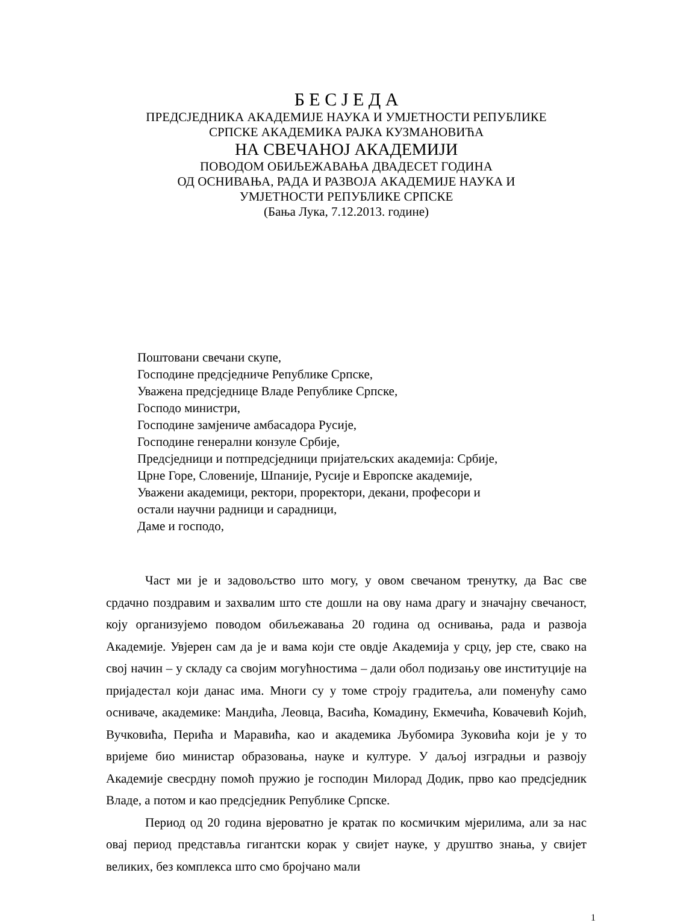Б Е С Ј Е Д А
ПРЕДСЈЕДНИКА АКАДЕМИЈЕ НАУКА И УМЈЕТНОСТИ РЕПУБЛИКЕ
СРПСКЕ АКАДЕМИКА РАЈКА КУЗМАНОВИЋА
НА СВЕЧАНОЈ АКАДЕМИЈИ
ПОВОДОМ ОБИЉЕЖАВАЊА ДВАДЕСЕТ ГОДИНА
ОД ОСНИВАЊА, РАДА И РАЗВОЈА АКАДЕМИЈЕ НАУКА И
УМЈЕТНОСТИ РЕПУБЛИКЕ СРПСКЕ
(Бања Лука, 7.12.2013. године)
Поштовани свечани скупе,
Господине предсједниче Републике Српске,
Уважена предсједнице Владе Републике Српске,
Господо министри,
Господине замјениче амбасадора Русије,
Господине генерални конзуле Србије,
Предсједници и потпредсједници пријатељских академија: Србије,
Црне Горе, Словеније, Шпаније, Русије и Европске академије,
Уважени академици, ректори, проректори, декани, професори и
остали научни радници и сарадници,
Даме и господо,
Част ми је и задовољство што могу, у овом свечаном тренутку, да Вас све срдачно поздравим и захвалим што сте дошли на ову нама драгу и значајну свечаност, коју организујемо поводом обиљежавања 20 година од оснивања, рада и развоја Академије. Увјерен сам да је и вама који сте овдје Академија у срцу, јер сте, свако на свој начин – у складу са својим могућностима – дали обол подизању ове институције на пријадестал који данас има. Многи су у томе строју градитеља, али поменућу само осниваче, академике: Мандића, Леовца, Васића, Комадину, Екмечића, Ковачевић Којић, Вучковића, Перића и Маравића, као и академика Љубомира Зуковића који је у то вријеме био министар образовања, науке и културе. У даљој изградњи и развоју Академије свесрдну помоћ пружио је господин Милорад Додик, прво као предсједник Владе, а потом и као предсједник Републике Српске.
Период од 20 година вјероватно је кратак по космичким мјерилима, али за нас овај период представља гигантски корак у свијет науке, у друштво знања, у свијет великих, без комплекса што смо бројчано мали
1